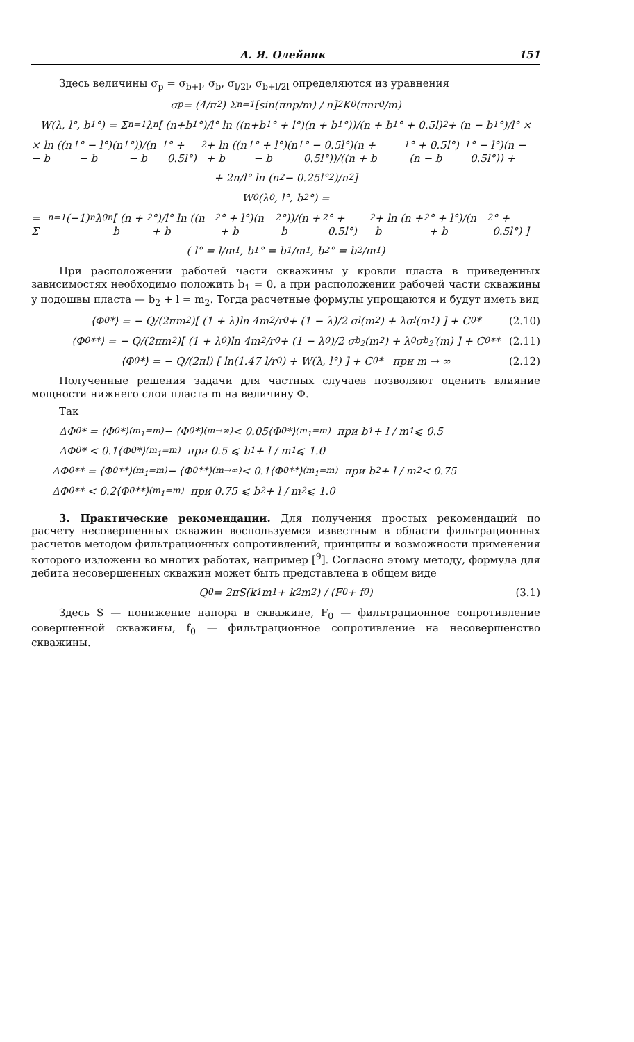А. Я. Олейник 151
Здесь величины σ<sub>p</sub> = σ<sub>b+l</sub>, σ<sub>b</sub>, σ<sub>l/2l</sub>, σ<sub>b+l/2l</sub> определяются из уравнения
σ<sub>p</sub> = (4/π<sup>2</sup>) Σ<sub>n=1</sub> [sin(πnp/m) / n]<sup>2</sup> K<sub>0</sub>(πnr<sub>0</sub>/m)
W(λ, l°, b<sub>1</sub>°) = Σ<sub>n=1</sub> λ<sup>n</sup>[ (n+b<sub>1</sub>°)/l° ln ((n+b<sub>1</sub>° + l°)(n + b<sub>1</sub>°))/(n + b<sub>1</sub>° + 0.5l)<sup>2</sup> + (n − b<sub>1</sub>°)/l° ×
× ln ((n − b<sub>1</sub>° − l°)(n − b<sub>1</sub>°))/(n − b<sub>1</sub>° + 0.5l°)<sup>2</sup> + ln ((n + b<sub>1</sub>° + l°)(n − b<sub>1</sub>° − 0.5l°)(n + 0.5l°))/((n + b<sub>1</sub>° + 0.5l°)(n − b<sub>1</sub>° − l°)(n − 0.5l°)) +
+ 2n/l° ln (n<sup>2</sup> − 0.25l°<sup>2</sup>)/n<sup>2</sup> ]
W<sub>0</sub>(λ<sub>0</sub>, l°, b<sub>2</sub>°) =
= Σ<sub>n=1</sub> (−1)<sup>n</sup>λ<sub>0</sub><sup>n</sup>[ (n + b<sub>2</sub>°)/l° ln ((n + b<sub>2</sub>° + l°)(n + b<sub>2</sub>°))/(n + b<sub>2</sub>° + 0.5l°)<sup>2</sup> + ln (n + b<sub>2</sub>° + l°)/(n + b<sub>2</sub>° + 0.5l°) ]
( l° = l/m<sub>1</sub>, b<sub>1</sub>° = b<sub>1</sub>/m<sub>1</sub>, b<sub>2</sub>° = b<sub>2</sub>/m<sub>1</sub> )
При расположении рабочей части скважины у кровли пласта в приведенных зависимостях необходимо положить b<sub>1</sub> = 0, а при расположении рабочей части скважины у подошвы пласта — b<sub>2</sub> + l = m<sub>2</sub>. Тогда расчетные формулы упрощаются и будут иметь вид
⟨Φ<sub>0</sub>*⟩ = − Q/(2πm<sub>2</sub>)[ (1 + λ)ln 4m<sub>2</sub>/r<sub>0</sub> + (1 − λ)/2 σ<sub>l</sub>(m<sub>2</sub>) + λσ<sub>l</sub>(m<sub>1</sub>) ] + C<sub>0</sub>* (2.10)
⟨Φ<sub>0</sub>**⟩ = − Q/(2πm<sub>2</sub>)[ (1 + λ<sub>0</sub>)ln 4m<sub>2</sub>/r<sub>0</sub> + (1 − λ<sub>0</sub>)/2 σ<sub>b<sub>2</sub></sub>(m<sub>2</sub>) + λ<sub>0</sub>σ<sub>b<sub>2</sub></sub>′(m) ] + C<sub>0</sub>** (2.11)
⟨Φ<sub>0</sub>*⟩ = − Q/(2πl) [ ln(1.47 l/r<sub>0</sub>) + W(λ, l°) ] + C<sub>0</sub>* при m → ∞ (2.12)
Полученные решения задачи для частных случаев позволяют оценить влияние мощности нижнего слоя пласта m на величину Φ.
Так
ΔΦ<sub>0</sub>* = ⟨Φ<sub>0</sub>*⟩<sub>(m<sub>1</sub>=m)</sub> − ⟨Φ<sub>0</sub>*⟩<sub>(m→∞)</sub> < 0.05⟨Φ<sub>0</sub>*⟩<sub>(m<sub>1</sub>=m)</sub> при b<sub>1</sub> + l / m<sub>1</sub> ⩽ 0.5
ΔΦ<sub>0</sub>* < 0.1⟨Φ<sub>0</sub>*⟩<sub>(m<sub>1</sub>=m)</sub> при 0.5 ⩽ b<sub>1</sub> + l / m<sub>1</sub> ⩽ 1.0
ΔΦ<sub>0</sub>** = ⟨Φ<sub>0</sub>**⟩<sub>(m<sub>1</sub>=m)</sub> − ⟨Φ<sub>0</sub>**⟩<sub>(m→∞)</sub> < 0.1⟨Φ<sub>0</sub>**⟩<sub>(m<sub>1</sub>=m)</sub> при b<sub>2</sub> + l / m<sub>2</sub> < 0.75
ΔΦ<sub>0</sub>** < 0.2⟨Φ<sub>0</sub>**⟩<sub>(m<sub>1</sub>=m)</sub> при 0.75 ⩽ b<sub>2</sub> + l / m<sub>2</sub> ⩽ 1.0
3. Практические рекомендации. Для получения простых рекомендаций по расчету несовершенных скважин воспользуемся известным в области фильтрационных расчетов методом фильтрационных сопротивлений, принципы и возможности применения которого изложены во многих работах, например [<sup>9</sup>]. Согласно этому методу, формула для дебита несовершенных скважин может быть представлена в общем виде
Q<sub>0</sub> = 2πS(k<sub>1</sub>m<sub>1</sub> + k<sub>2</sub>m<sub>2</sub>) / (F<sub>0</sub> + f<sub>0</sub>) (3.1)
Здесь S — понижение напора в скважине, F<sub>0</sub> — фильтрационное сопротивление совершенной скважины, f<sub>0</sub> — фильтрационное сопротивление на несовершенство скважины.